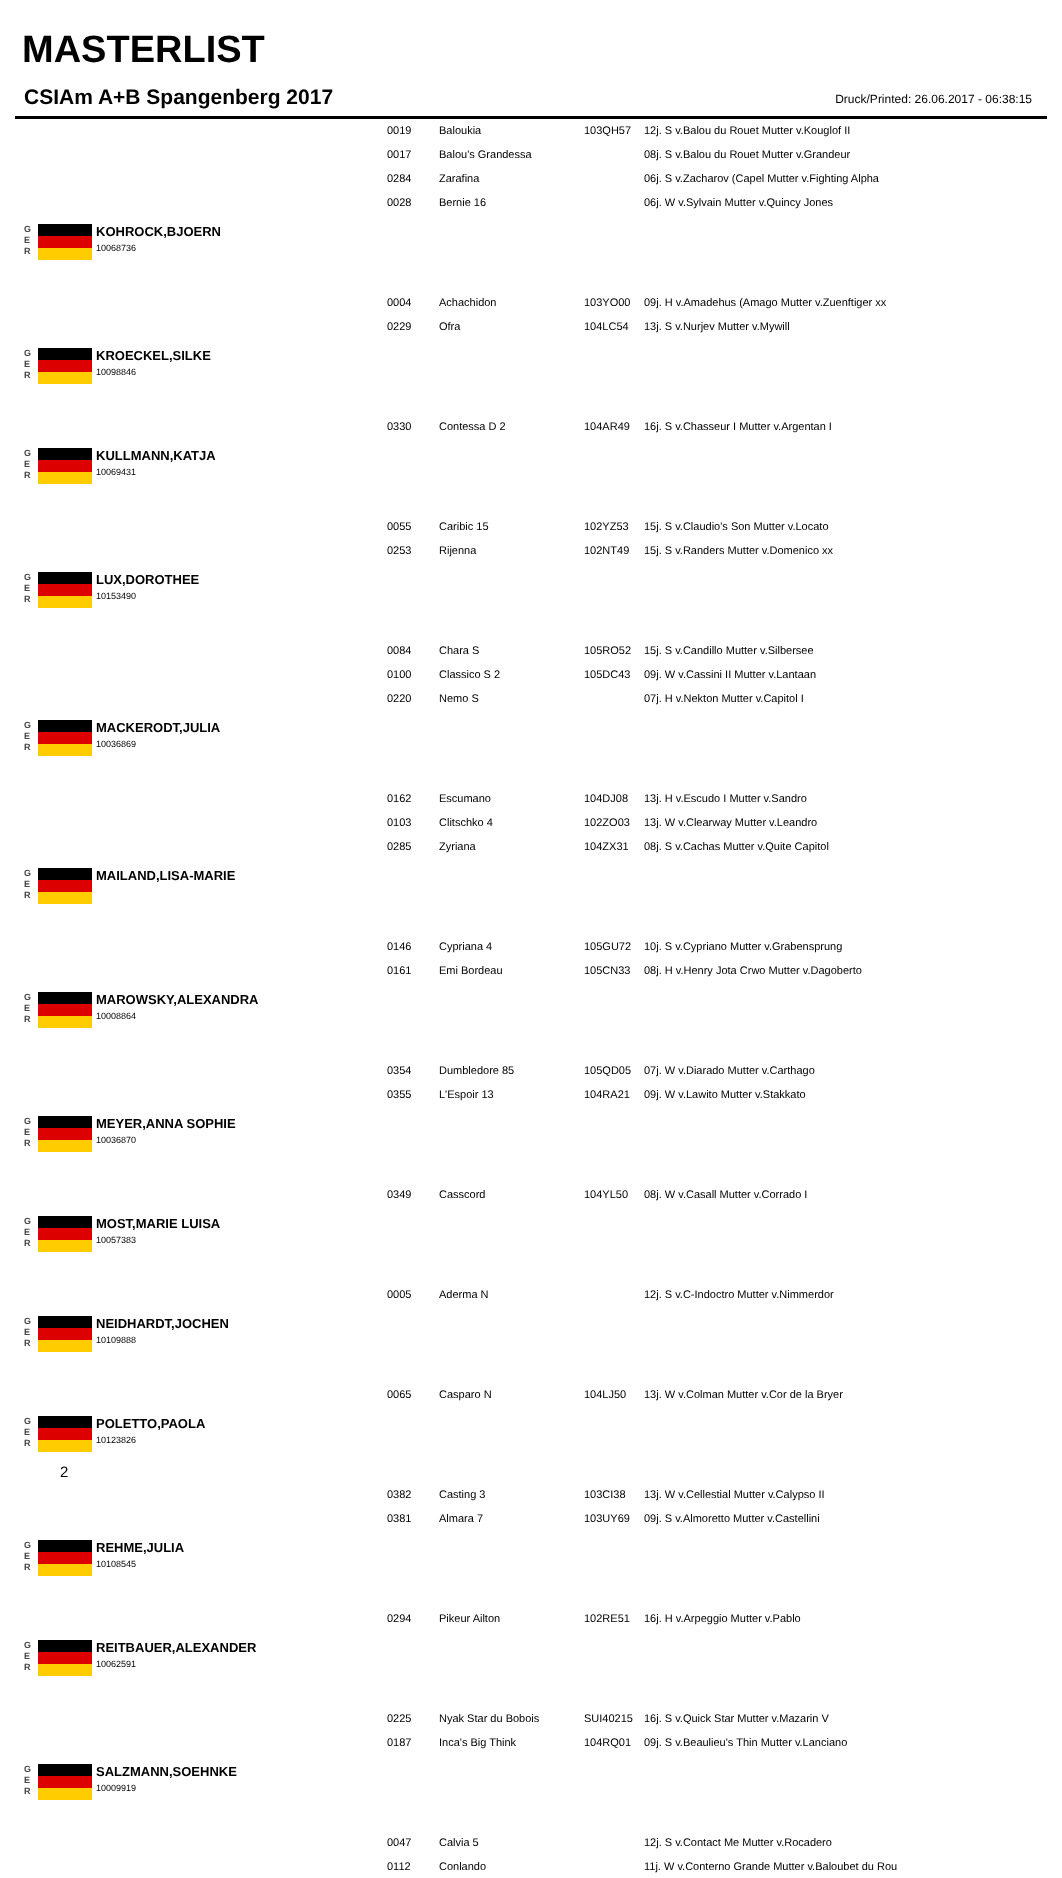MASTERLIST
CSIAm A+B Spangenberg 2017
Druck/Printed: 26.06.2017 - 06:38:15
| | 0019 | Baloukia | 103QH57 | 12j. S v.Balou du Rouet Mutter v.Kouglof II |
| | 0017 | Balou's Grandessa | | 08j. S v.Balou du Rouet Mutter v.Grandeur |
| | 0284 | Zarafina | | 06j. S v.Zacharov (Capel Mutter v.Fighting Alpha |
| | 0028 | Bernie 16 | | 06j. W v.Sylvain Mutter v.Quincy Jones |
| G E R KOHROCK,BJOERN 10068736 | | | | |
| | 0004 | Achachidon | 103YO00 | 09j. H v.Amadehus (Amago Mutter v.Zuenftiger xx |
| | 0229 | Ofra | 104LC54 | 13j. S v.Nurjev Mutter v.Mywill |
| G E R KROECKEL,SILKE 10098846 | | | | |
| | 0330 | Contessa D 2 | 104AR49 | 16j. S v.Chasseur I Mutter v.Argentan I |
| G E R KULLMANN,KATJA 10069431 | | | | |
| | 0055 | Caribic 15 | 102YZ53 | 15j. S v.Claudio's Son Mutter v.Locato |
| | 0253 | Rijenna | 102NT49 | 15j. S v.Randers Mutter v.Domenico xx |
| G E R LUX,DOROTHEE 10153490 | | | | |
| | 0084 | Chara S | 105RO52 | 15j. S v.Candillo Mutter v.Silbersee |
| | 0100 | Classico S 2 | 105DC43 | 09j. W v.Cassini II Mutter v.Lantaan |
| | 0220 | Nemo S | | 07j. H v.Nekton Mutter v.Capitol I |
| G E R MACKERODT,JULIA 10036869 | | | | |
| | 0162 | Escumano | 104DJ08 | 13j. H v.Escudo I Mutter v.Sandro |
| | 0103 | Clitschko 4 | 102ZO03 | 13j. W v.Clearway Mutter v.Leandro |
| | 0285 | Zyriana | 104ZX31 | 08j. S v.Cachas Mutter v.Quite Capitol |
| G E R MAILAND,LISA-MARIE | | | | |
| | 0146 | Cypriana 4 | 105GU72 | 10j. S v.Cypriano Mutter v.Grabensprung |
| | 0161 | Emi Bordeau | 105CN33 | 08j. H v.Henry Jota Crwo Mutter v.Dagoberto |
| G E R MAROWSKY,ALEXANDRA 10008864 | | | | |
| | 0354 | Dumbledore 85 | 105QD05 | 07j. W v.Diarado Mutter v.Carthago |
| | 0355 | L'Espoir 13 | 104RA21 | 09j. W v.Lawito Mutter v.Stakkato |
| G E R MEYER,ANNA SOPHIE 10036870 | | | | |
| | 0349 | Casscord | 104YL50 | 08j. W v.Casall Mutter v.Corrado I |
| G E R MOST,MARIE LUISA 10057383 | | | | |
| | 0005 | Aderma N | | 12j. S v.C-Indoctro Mutter v.Nimmerdor |
| G E R NEIDHARDT,JOCHEN 10109888 | | | | |
| | 0065 | Casparo N | 104LJ50 | 13j. W v.Colman Mutter v.Cor de la Bryer |
| G E R POLETTO,PAOLA 10123826 | | | | |
| | 0382 | Casting 3 | 103CI38 | 13j. W v.Cellestial Mutter v.Calypso II |
| | 0381 | Almara 7 | 103UY69 | 09j. S v.Almoretto Mutter v.Castellini |
| G E R REHME,JULIA 10108545 | | | | |
| | 0294 | Pikeur Ailton | 102RE51 | 16j. H v.Arpeggio Mutter v.Pablo |
| G E R REITBAUER,ALEXANDER 10062591 | | | | |
| | 0225 | Nyak Star du Bobois | SUI40215 | 16j. S v.Quick Star Mutter v.Mazarin V |
| | 0187 | Inca's Big Think | 104RQ01 | 09j. S v.Beaulieu's Thin Mutter v.Lanciano |
| G E R SALZMANN,SOEHNKE 10009919 | | | | |
| | 0047 | Calvia 5 | | 12j. S v.Contact Me Mutter v.Rocadero |
| | 0112 | Conlando | | 11j. W v.Conterno Grande Mutter v.Baloubet du Rou |
2